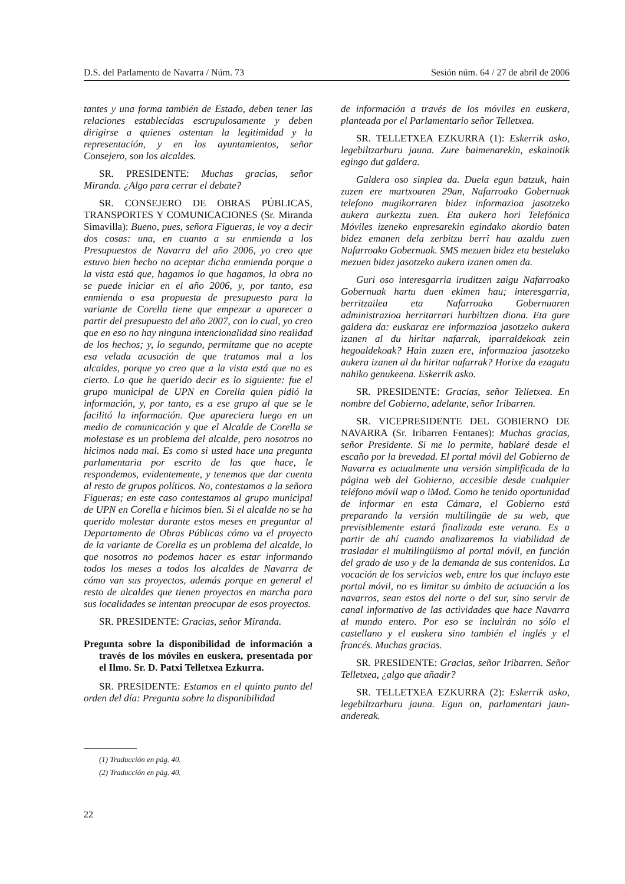D.S. del Parlamento de Navarra / Núm. 73 Sesión núm. 64 / 27 de abril de 2006
tantes y una forma también de Estado, deben tener las relaciones establecidas escrupulosamente y deben dirigirse a quienes ostentan la legitimidad y la representación, y en los ayuntamientos, señor Consejero, son los alcaldes.
SR. PRESIDENTE: Muchas gracias, señor Miranda. ¿Algo para cerrar el debate?
SR. CONSEJERO DE OBRAS PÚBLICAS, TRANSPORTES Y COMUNICACIONES (Sr. Miranda Simavilla): Bueno, pues, señora Figueras, le voy a decir dos cosas: una, en cuanto a su enmienda a los Presupuestos de Navarra del año 2006, yo creo que estuvo bien hecho no aceptar dicha enmienda porque a la vista está que, hagamos lo que hagamos, la obra no se puede iniciar en el año 2006, y, por tanto, esa enmienda o esa propuesta de presupuesto para la variante de Corella tiene que empezar a aparecer a partir del presupuesto del año 2007, con lo cual, yo creo que en eso no hay ninguna intencionalidad sino realidad de los hechos; y, lo segundo, permítame que no acepte esa velada acusación de que tratamos mal a los alcaldes, porque yo creo que a la vista está que no es cierto. Lo que he querido decir es lo siguiente: fue el grupo municipal de UPN en Corella quien pidió la información, y, por tanto, es a ese grupo al que se le facilitó la información. Que apareciera luego en un medio de comunicación y que el Alcalde de Corella se molestase es un problema del alcalde, pero nosotros no hicimos nada mal. Es como si usted hace una pregunta parlamentaria por escrito de las que hace, le respondemos, evidentemente, y tenemos que dar cuenta al resto de grupos políticos. No, contestamos a la señora Figueras; en este caso contestamos al grupo municipal de UPN en Corella e hicimos bien. Si el alcalde no se ha querido molestar durante estos meses en preguntar al Departamento de Obras Públicas cómo va el proyecto de la variante de Corella es un problema del alcalde, lo que nosotros no podemos hacer es estar informando todos los meses a todos los alcaldes de Navarra de cómo van sus proyectos, además porque en general el resto de alcaldes que tienen proyectos en marcha para sus localidades se intentan preocupar de esos proyectos.
SR. PRESIDENTE: Gracias, señor Miranda.
Pregunta sobre la disponibilidad de información a través de los móviles en euskera, presentada por el Ilmo. Sr. D. Patxi Telletxea Ezkurra.
SR. PRESIDENTE: Estamos en el quinto punto del orden del día: Pregunta sobre la disponibilidad
de información a través de los móviles en euskera, planteada por el Parlamentario señor Telletxea.
SR. TELLETXEA EZKURRA (1): Eskerrik asko, legebiltzarburu jauna. Zure baimenarekin, eskainotik egingo dut galdera.
Galdera oso sinplea da. Duela egun batzuk, hain zuzen ere martxoaren 29an, Nafarroako Gobernuak telefono mugikorraren bidez informazioa jasotzeko aukera aurkeztu zuen. Eta aukera hori Telefónica Móviles izeneko enpresarekin egindako akordio baten bidez emanen dela zerbitzu berri hau azaldu zuen Nafarroako Gobernuak. SMS mezuen bidez eta bestelako mezuen bidez jasotzeko aukera izanen omen da.
Guri oso interesgarria iruditzen zaigu Nafarroako Gobernuak hartu duen ekimen hau; interesgarria, berritzailea eta Nafarroako Gobernuaren administrazioa herritarrari hurbiltzen diona. Eta gure galdera da: euskaraz ere informazioa jasotzeko aukera izanen al du hiritar nafarrak, iparraldekoak zein hegoaldekoak? Hain zuzen ere, informazioa jasotzeko aukera izanen al du hiritar nafarrak? Horixe da ezagutu nahiko genukeena. Eskerrik asko.
SR. PRESIDENTE: Gracias, señor Telletxea. En nombre del Gobierno, adelante, señor Iribarren.
SR. VICEPRESIDENTE DEL GOBIERNO DE NAVARRA (Sr. Iribarren Fentanes): Muchas gracias, señor Presidente. Si me lo permite, hablaré desde el escaño por la brevedad. El portal móvil del Gobierno de Navarra es actualmente una versión simplificada de la página web del Gobierno, accesible desde cualquier teléfono móvil wap o iMod. Como he tenido oportunidad de informar en esta Cámara, el Gobierno está preparando la versión multilingüe de su web, que previsiblemente estará finalizada este verano. Es a partir de ahí cuando analizaremos la viabilidad de trasladar el multilingüismo al portal móvil, en función del grado de uso y de la demanda de sus contenidos. La vocación de los servicios web, entre los que incluyo este portal móvil, no es limitar su ámbito de actuación a los navarros, sean estos del norte o del sur, sino servir de canal informativo de las actividades que hace Navarra al mundo entero. Por eso se incluirán no sólo el castellano y el euskera sino también el inglés y el francés. Muchas gracias.
SR. PRESIDENTE: Gracias, señor Iribarren. Señor Telletxea, ¿algo que añadir?
SR. TELLETXEA EZKURRA (2): Eskerrik asko, legebiltzarburu jauna. Egun on, parlamentari jaun-andereak.
(1) Traducción en pág. 40.
(2) Traducción en pág. 40.
22